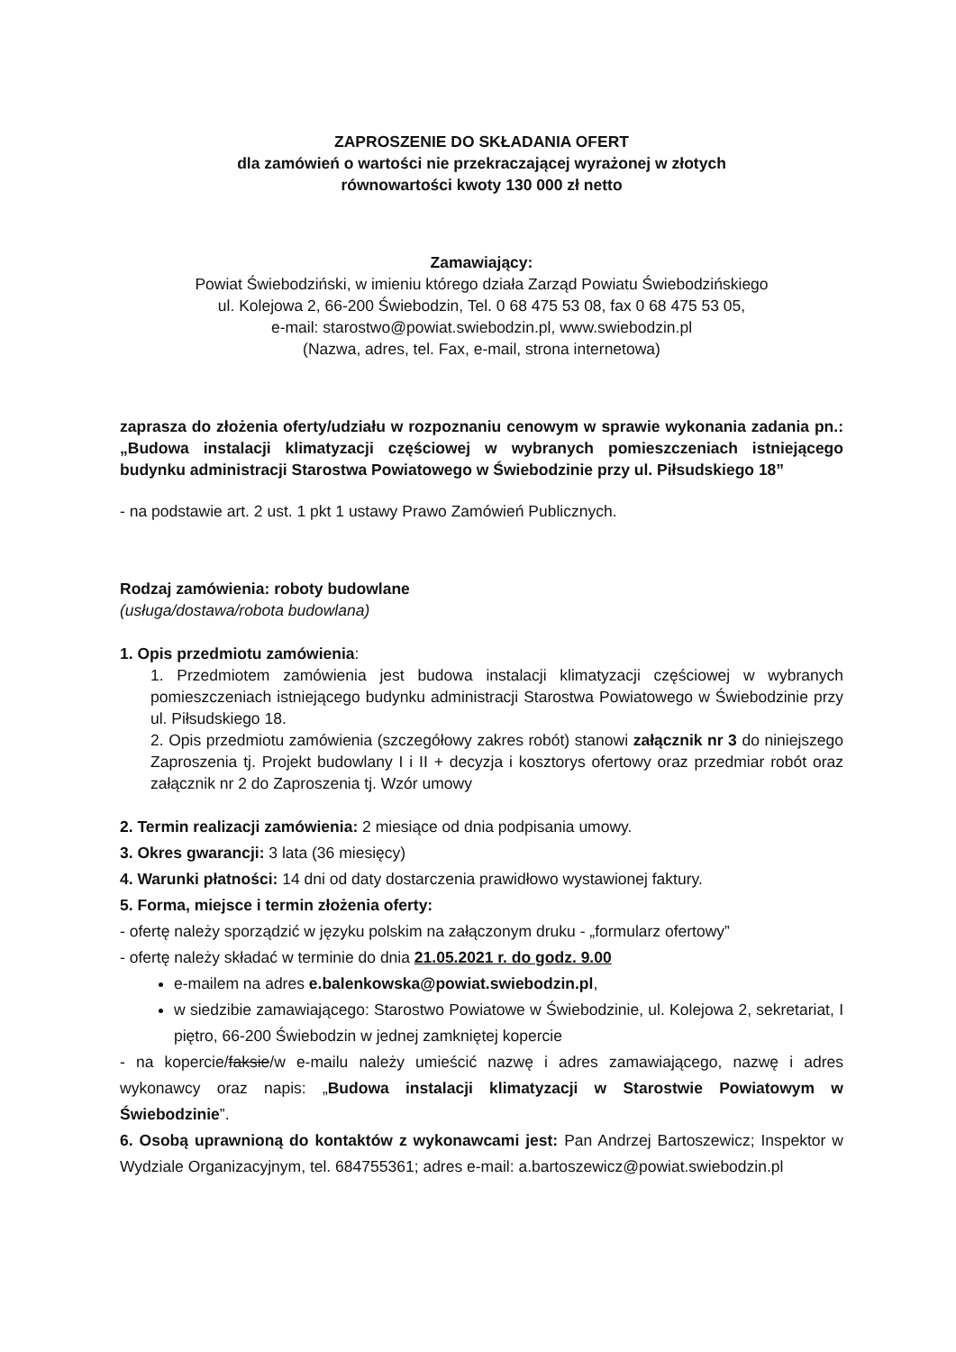ZAPROSZENIE DO SKŁADANIA OFERT
dla zamówień o wartości nie przekraczającej wyrażonej w złotych
równowartości kwoty 130 000 zł netto
Zamawiający:
Powiat Świebodziński, w imieniu którego działa Zarząd Powiatu Świebodzińskiego
ul. Kolejowa 2, 66-200 Świebodzin, Tel. 0 68 475 53 08, fax 0 68 475 53 05,
e-mail: starostwo@powiat.swiebodzin.pl, www.swiebodzin.pl
(Nazwa, adres, tel. Fax, e-mail, strona internetowa)
zaprasza do złożenia oferty/udziału w rozpoznaniu cenowym w sprawie wykonania zadania pn.: „Budowa instalacji klimatyzacji częściowej w wybranych pomieszczeniach istniejącego budynku administracji Starostwa Powiatowego w Świebodzinie przy ul. Piłsudskiego 18”
- na podstawie art. 2 ust. 1 pkt 1 ustawy Prawo Zamówień Publicznych.
Rodzaj zamówienia: roboty budowlane
(usługa/dostawa/robota budowlana)
1. Opis przedmiotu zamówienia:
1. Przedmiotem zamówienia jest budowa instalacji klimatyzacji częściowej w wybranych pomieszczeniach istniejącego budynku administracji Starostwa Powiatowego w Świebodzinie przy ul. Piłsudskiego 18.
2. Opis przedmiotu zamówienia (szczegółowy zakres robót) stanowi załącznik nr 3 do niniejszego Zaproszenia tj. Projekt budowlany I i II + decyzja i kosztorys ofertowy oraz przedmiar robót oraz załącznik nr 2 do Zaproszenia tj. Wzór umowy
2. Termin realizacji zamówienia: 2 miesiące od dnia podpisania umowy.
3. Okres gwarancji: 3 lata (36 miesięcy)
4. Warunki płatności: 14 dni od daty dostarczenia prawidłowo wystawionej faktury.
5. Forma, miejsce i termin złożenia oferty:
- ofertę należy sporządzić w języku polskim na załączonym druku - „formularz ofertowy”
- ofertę należy składać w terminie do dnia 21.05.2021 r. do godz. 9.00
e-mailem na adres e.balenkowska@powiat.swiebodzin.pl,
w siedzibie zamawiającego: Starostwo Powiatowe w Świebodzinie, ul. Kolejowa 2, sekretariat, I piętro, 66-200 Świebodzin w jednej zamkniętej kopercie
- na kopercie/faksie/w e-mailu należy umieścić nazwę i adres zamawiającego, nazwę i adres wykonawcy oraz napis: „Budowa instalacji klimatyzacji w Starostwie Powiatowym w Świebodzinie”.
6. Osobą uprawnioną do kontaktów z wykonawcami jest: Pan Andrzej Bartoszewicz; Inspektor w Wydziale Organizacyjnym, tel. 684755361; adres e-mail: a.bartoszewicz@powiat.swiebodzin.pl